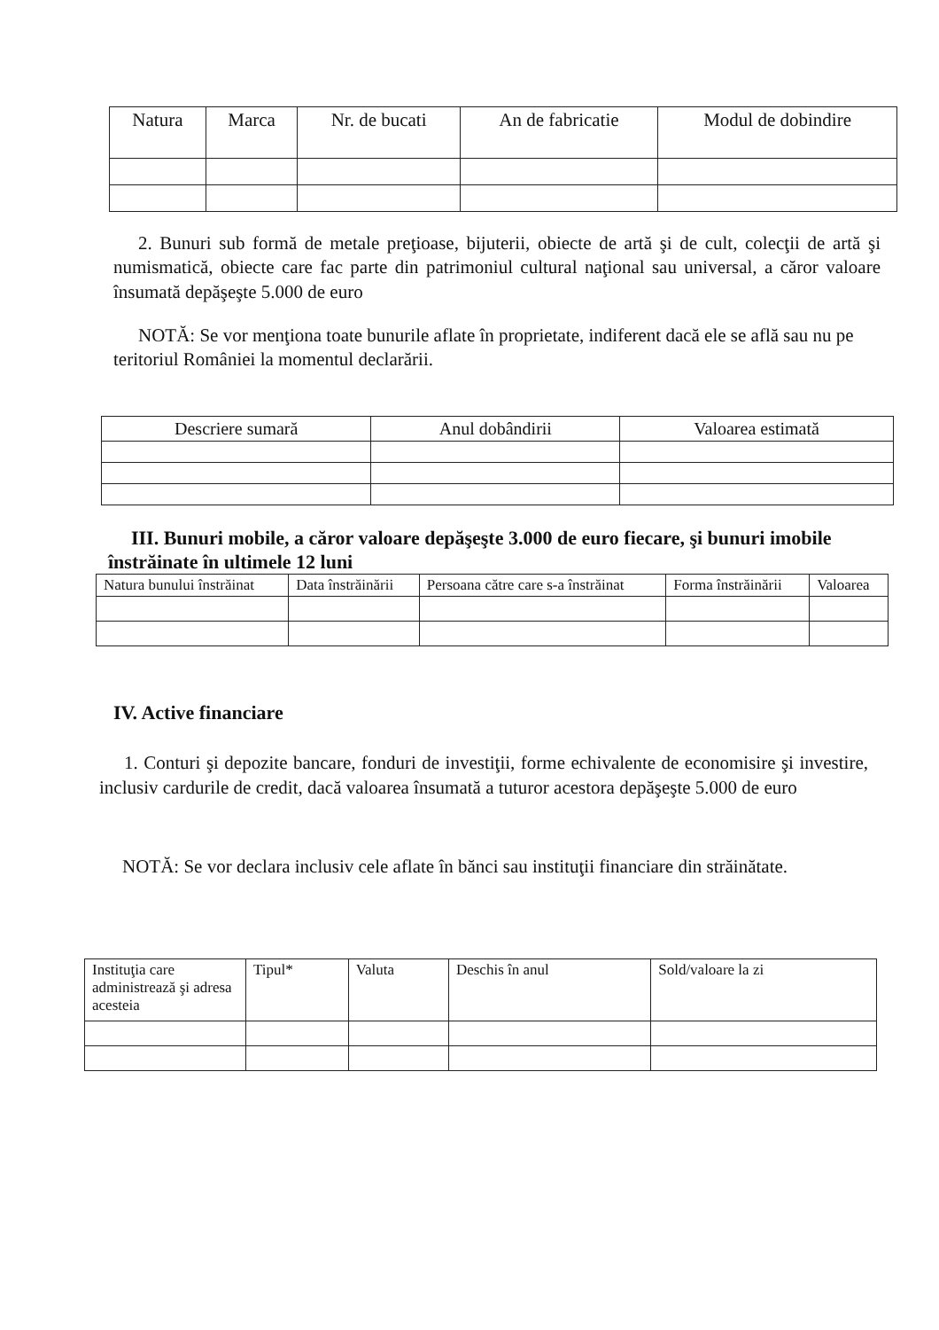| Natura | Marca | Nr. de bucati | An de fabricatie | Modul de dobindire |
| --- | --- | --- | --- | --- |
2. Bunuri sub formă de metale preţioase, bijuterii, obiecte de artă şi de cult, colecţii de artă şi numismatică, obiecte care fac parte din patrimoniul cultural naţional sau universal, a căror valoare însumată depăşeşte 5.000 de euro
NOTĂ: Se vor menţiona toate bunurile aflate în proprietate, indiferent dacă ele se află sau nu pe teritoriul României la momentul declarării.
| Descriere sumară | Anul dobândirii | Valoarea estimată |
| --- | --- | --- |
III. Bunuri mobile, a căror valoare depăşeşte 3.000 de euro fiecare, şi bunuri imobile înstrăinate în ultimele 12 luni
| Natura bunului înstrăinat | Data înstrăinării | Persoana către care s-a înstrăinat | Forma înstrăinării | Valoarea |
| --- | --- | --- | --- | --- |
IV. Active financiare
1. Conturi şi depozite bancare, fonduri de investiţii, forme echivalente de economisire şi investire, inclusiv cardurile de credit, dacă valoarea însumată a tuturor acestora depăşeşte 5.000 de euro
NOTĂ: Se vor declara inclusiv cele aflate în bănci sau instituţii financiare din străinătate.
| Instituţia care administrează şi adresa acesteia | Tipul* | Valuta | Deschis în anul | Sold/valoare la zi |
| --- | --- | --- | --- | --- |